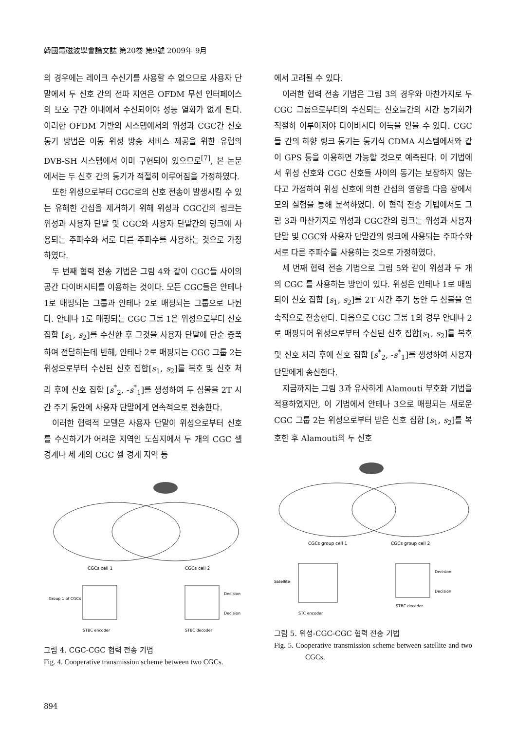韓國電磁波學會論文誌 第20卷 第9號 2009年 9月
의 경우에는 레이크 수신기를 사용할 수 없으므로 사용자 단말에서 두 신호 간의 전파 지연은 OFDM 무선 인터페이스의 보호 구간 이내에서 수신되어야 성능 열화가 없게 된다. 이러한 OFDM 기반의 시스템에서의 위성과 CGC간 신호 동기 방법은 이동 위성 방송 서비스 제공을 위한 유럽의 DVB-SH 시스템에서 이미 구현되어 있으므로<sup>[7]</sup>, 본 논문에서는 두 신호 간의 동기가 적절히 이루어짐을 가정하였다.
또한 위성으로부터 CGC로의 신호 전송이 발생시킬 수 있는 유해한 간섭을 제거하기 위해 위성과 CGC간의 링크는 위성과 사용자 단말 및 CGC와 사용자 단말간의 링크에 사용되는 주파수와 서로 다른 주파수를 사용하는 것으로 가정하였다.
두 번째 협력 전송 기법은 그림 4와 같이 CGC들 사이의 공간 다이버시티를 이용하는 것이다. 모든 CGC들은 안테나 1로 매핑되는 그룹과 안테나 2로 매핑되는 그룹으로 나뉜다. 안테나 1로 매핑되는 CGC 그룹 1은 위성으로부터 신호 집합 [s<sub>1</sub>, s<sub>2</sub>]를 수신한 후 그것을 사용자 단말에 단순 증폭하여 전달하는데 반해, 안테나 2로 매핑되는 CGC 그룹 2는 위성으로부터 수신된 신호 집합[s<sub>1</sub>, s<sub>2</sub>]를 복호 및 신호 처리 후에 신호 집합 [s<sup>*</sup><sub>2</sub>, -s<sup>*</sup><sub>1</sub>]를 생성하여 두 심볼을 2T 시간 주기 동안에 사용자 단말에게 연속적으로 전송한다.
이러한 협력적 모델은 사용자 단말이 위성으로부터 신호를 수신하기가 어려운 지역인 도심지에서 두 개의 CGC 셀 경계나 세 개의 CGC 셀 경계 지역 등
CGCs cell 1
CGCs cell 2
Group 1 of CGCs
Decision
Decision
STBC encoder
STBC decoder
그림 4. CGC-CGC 협력 전송 기법
Fig. 4. Cooperative transmission scheme between two CGCs.
에서 고려될 수 있다.
이러한 협력 전송 기법은 그림 3의 경우와 마찬가지로 두 CGC 그룹으로부터의 수신되는 신호들간의 시간 동기화가 적절히 이루어져야 다이버시티 이득을 얻을 수 있다. CGC들 간의 하향 링크 동기는 동기식 CDMA 시스템에서와 같이 GPS 등을 이용하면 가능할 것으로 예측된다. 이 기법에서 위성 신호와 CGC 신호들 사이의 동기는 보장하지 않는다고 가정하여 위성 신호에 의한 간섭의 영향을 다음 장에서 모의 실험을 통해 분석하였다. 이 협력 전송 기법에서도 그림 3과 마찬가지로 위성과 CGC간의 링크는 위성과 사용자 단말 및 CGC와 사용자 단말간의 링크에 사용되는 주파수와 서로 다른 주파수를 사용하는 것으로 가정하였다.
세 번째 협력 전송 기법으로 그림 5와 같이 위성과 두 개의 CGC 를 사용하는 방안이 있다. 위성은 안테나 1로 매핑되어 신호 집합 [s<sub>1</sub>, s<sub>2</sub>]를 2T 시간 주기 동안 두 심볼을 연속적으로 전송한다. 다음으로 CGC 그룹 1의 경우 안테나 2로 매핑되어 위성으로부터 수신된 신호 집합[s<sub>1</sub>, s<sub>2</sub>]를 복호 및 신호 처리 후에 신호 집합 [s<sup>*</sup><sub>2</sub>, -s<sup>*</sup><sub>1</sub>]를 생성하여 사용자 단말에게 송신한다.
지금까지는 그림 3과 유사하게 Alamouti 부호화 기법을 적용하였지만, 이 기법에서 안테나 3으로 매핑되는 새로운 CGC 그룹 2는 위성으로부터 받은 신호 집합 [s<sub>1</sub>, s<sub>2</sub>]를 복호한 후 Alamouti의 두 신호
CGCs group cell 1
CGCs group cell 2
Satellite
Decision
Decision
STC encoder
STBC decoder
그림 5. 위성-CGC-CGC 협력 전송 기법
Fig. 5. Cooperative transmission scheme between satellite and two CGCs.
894